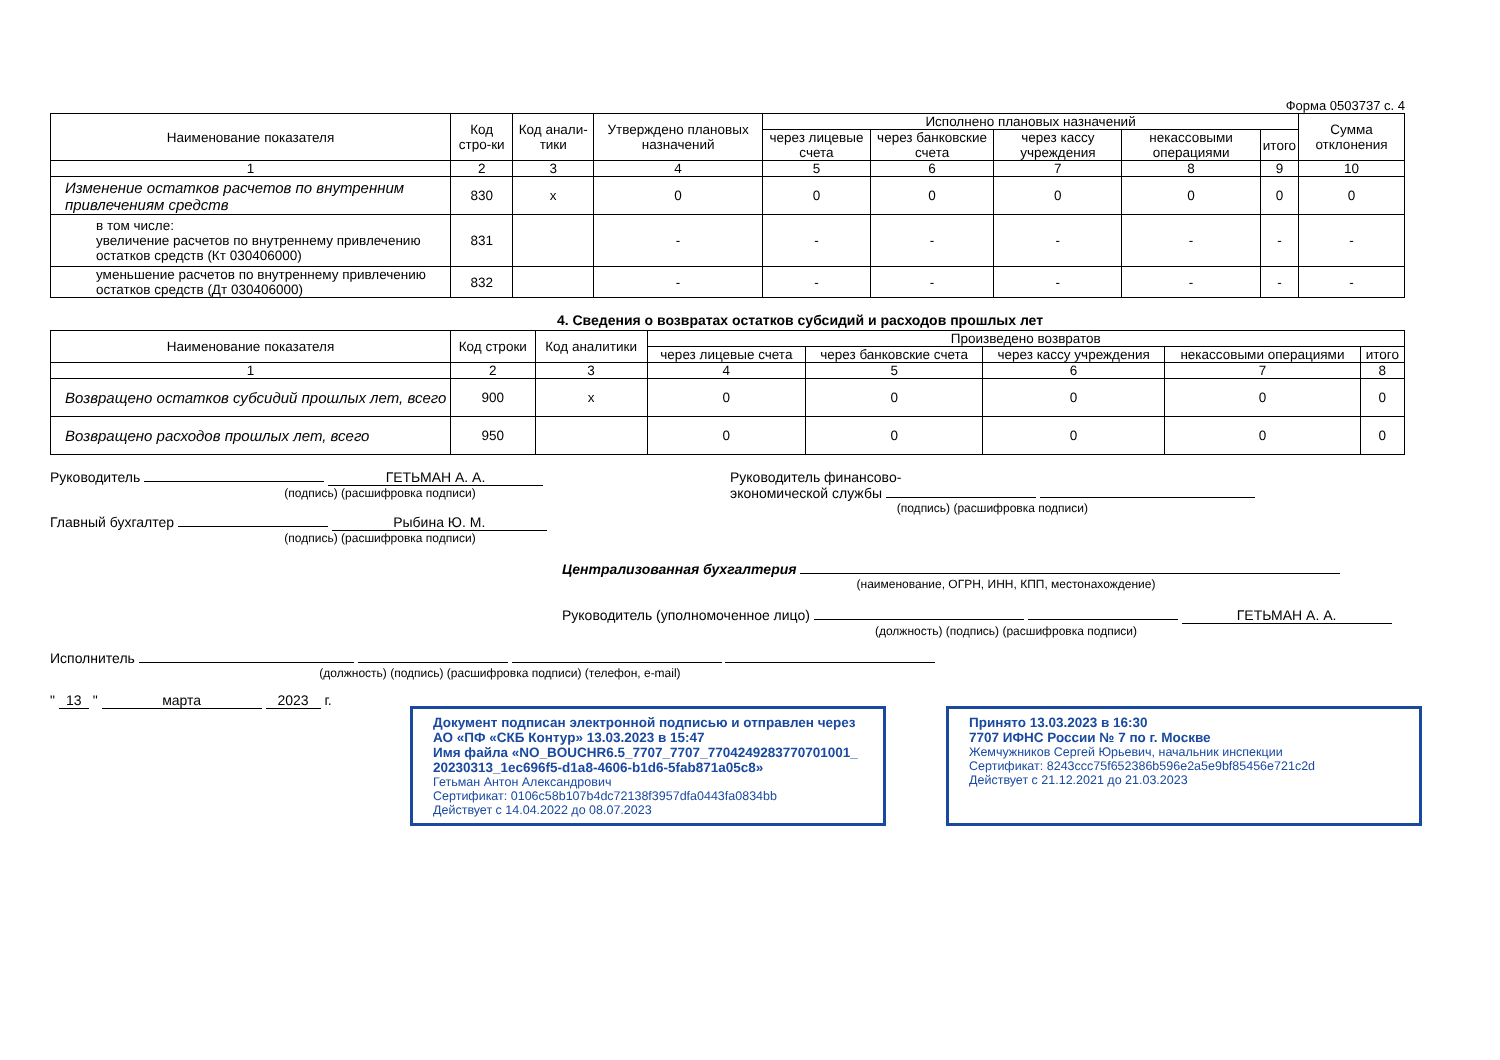Форма 0503737 с. 4
| Наименование показателя | Код стро-ки | Код анали-тики | Утверждено плановых назначений | Исполнено плановых назначений | | | | | Сумма отклонения |
| --- | --- | --- | --- | --- | --- | --- | --- | --- | --- |
| | | | | через лицевые счета | через банковские счета | через кассу учреждения | некассовыми операциями | итого | |
| 1 | 2 | 3 | 4 | 5 | 6 | 7 | 8 | 9 | 10 |
| Изменение остатков расчетов по внутренним привлечениям средств | 830 | x | 0 | 0 | 0 | 0 | 0 | 0 | 0 |
| в том числе: увеличение расчетов по внутреннему привлечению остатков средств (Кт 030406000) | 831 | | - | - | - | - | - | - | - |
| уменьшение расчетов по внутреннему привлечению остатков средств (Дт 030406000) | 832 | | - | - | - | - | - | - | - |
4. Сведения о возвратах остатков субсидий и расходов прошлых лет
| Наименование показателя | Код строки | Код аналитики | Произведено возвратов | | | | |
| --- | --- | --- | --- | --- | --- | --- | --- |
| | | | через лицевые счета | через банковские счета | через кассу учреждения | некассовыми операциями | итого |
| 1 | 2 | 3 | 4 | 5 | 6 | 7 | 8 |
| Возвращено остатков субсидий прошлых лет, всего | 900 | x | 0 | 0 | 0 | 0 | 0 |
| Возвращено расходов прошлых лет, всего | 950 | | 0 | 0 | 0 | 0 | 0 |
Руководитель ГЕТЬМАН А. А.
(подпись) (расшифровка подписи)
Главный бухгалтер Рыбина Ю. М.
(подпись) (расшифровка подписи)
Руководитель финансово-
экономической службы
(подпись) (расшифровка подписи)
Централизованная бухгалтерия
(наименование, ОГРН, ИНН, КПП, местонахождение)
Руководитель (уполномоченное лицо) ГЕТЬМАН А. А.
(должность) (подпись) (расшифровка подписи)
Исполнитель
(должность) (подпись) (расшифровка подписи) (телефон, e-mail)
" 13 " марта 2023 г.
Документ подписан электронной подписью и отправлен через АО «ПФ «СКБ Контур» 13.03.2023 в 15:47
Имя файла «NO_BOUCHR6.5_7707_7707_7704249283770701001_ 20230313_1ec696f5-d1a8-4606-b1d6-5fab871a05c8»
Гетьман Антон Александрович
Сертификат: 0106c58b107b4dc72138f3957dfa0443fa0834bb
Действует с 14.04.2022 до 08.07.2023
Принято 13.03.2023 в 16:30
7707 ИФНС России № 7 по г. Москве
Жемчужников Сергей Юрьевич, начальник инспекции
Сертификат: 8243ccc75f652386b596e2a5e9bf85456e721c2d
Действует с 21.12.2021 до 21.03.2023